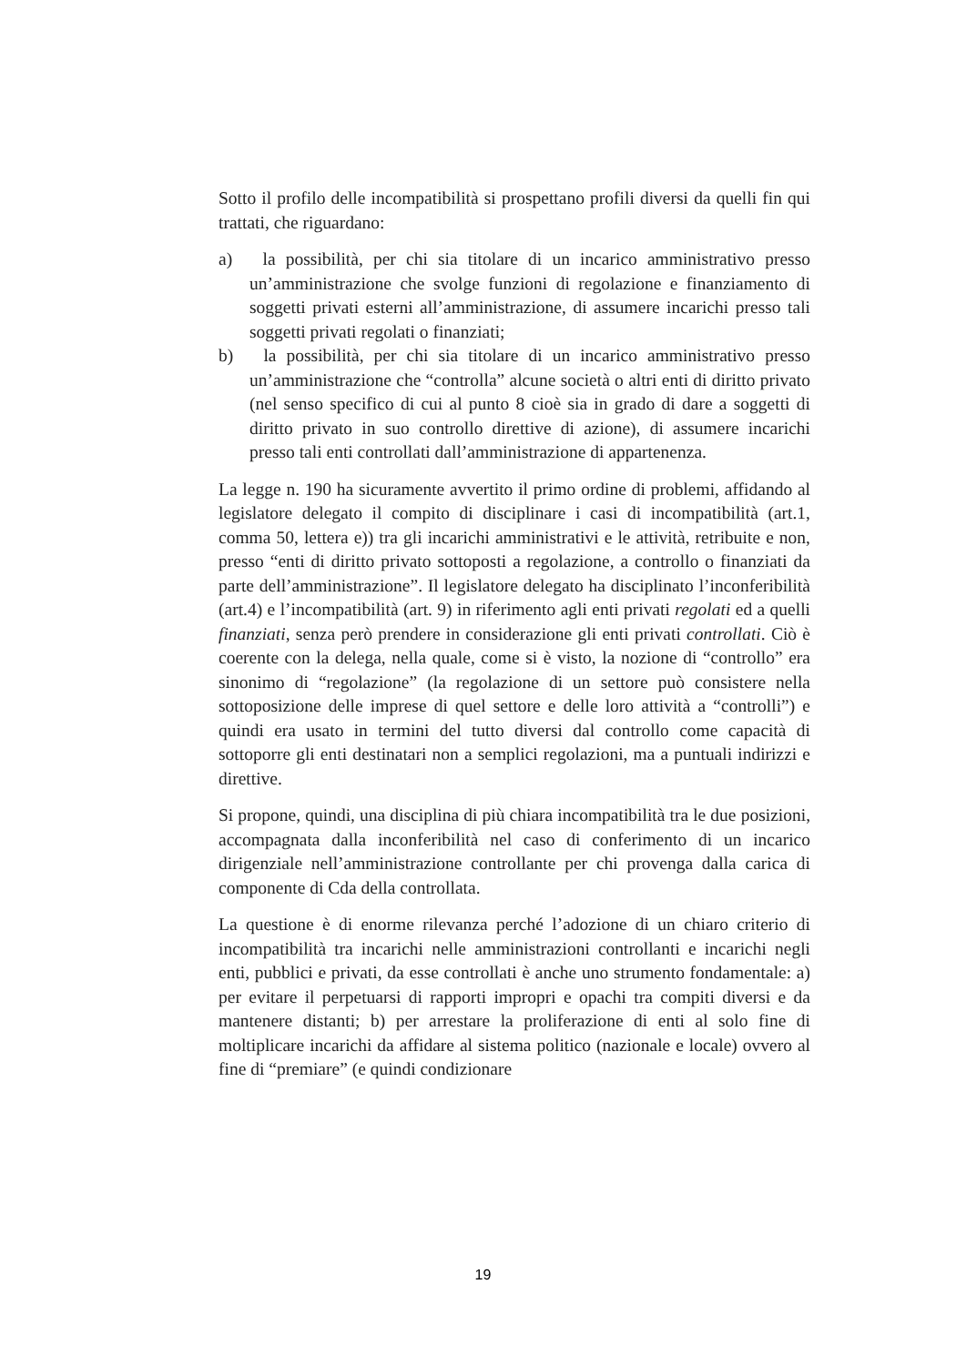Sotto il profilo delle incompatibilità si prospettano profili diversi da quelli fin qui trattati, che riguardano:
a) la possibilità, per chi sia titolare di un incarico amministrativo presso un’amministrazione che svolge funzioni di regolazione e finanziamento di soggetti privati esterni all’amministrazione, di assumere incarichi presso tali soggetti privati regolati o finanziati;
b) la possibilità, per chi sia titolare di un incarico amministrativo presso un’amministrazione che “controlla” alcune società o altri enti di diritto privato (nel senso specifico di cui al punto 8 cioè sia in grado di dare a soggetti di diritto privato in suo controllo direttive di azione), di assumere incarichi presso tali enti controllati dall’amministrazione di appartenenza.
La legge n. 190 ha sicuramente avvertito il primo ordine di problemi, affidando al legislatore delegato il compito di disciplinare i casi di incompatibilità (art.1, comma 50, lettera e)) tra gli incarichi amministrativi e le attività, retribuite e non, presso “enti di diritto privato sottoposti a regolazione, a controllo o finanziati da parte dell’amministrazione”. Il legislatore delegato ha disciplinato l’inconferibilità (art.4) e l’incompatibilità (art. 9) in riferimento agli enti privati regolati ed a quelli finanziati, senza però prendere in considerazione gli enti privati controllati. Ciò è coerente con la delega, nella quale, come si è visto, la nozione di “controllo” era sinonimo di “regolazione” (la regolazione di un settore può consistere nella sottoposizione delle imprese di quel settore e delle loro attività a “controlli”) e quindi era usato in termini del tutto diversi dal controllo come capacità di sottoporre gli enti destinatari non a semplici regolazioni, ma a puntuali indirizzi e direttive.
Si propone, quindi, una disciplina di più chiara incompatibilità tra le due posizioni, accompagnata dalla inconferibilità nel caso di conferimento di un incarico dirigenziale nell’amministrazione controllante per chi provenga dalla carica di componente di Cda della controllata.
La questione è di enorme rilevanza perché l’adozione di un chiaro criterio di incompatibilità tra incarichi nelle amministrazioni controllanti e incarichi negli enti, pubblici e privati, da esse controllati è anche uno strumento fondamentale: a) per evitare il perpetuarsi di rapporti impropri e opachi tra compiti diversi e da mantenere distanti; b) per arrestare la proliferazione di enti al solo fine di moltiplicare incarichi da affidare al sistema politico (nazionale e locale) ovvero al fine di “premiare” (e quindi condizionare
19